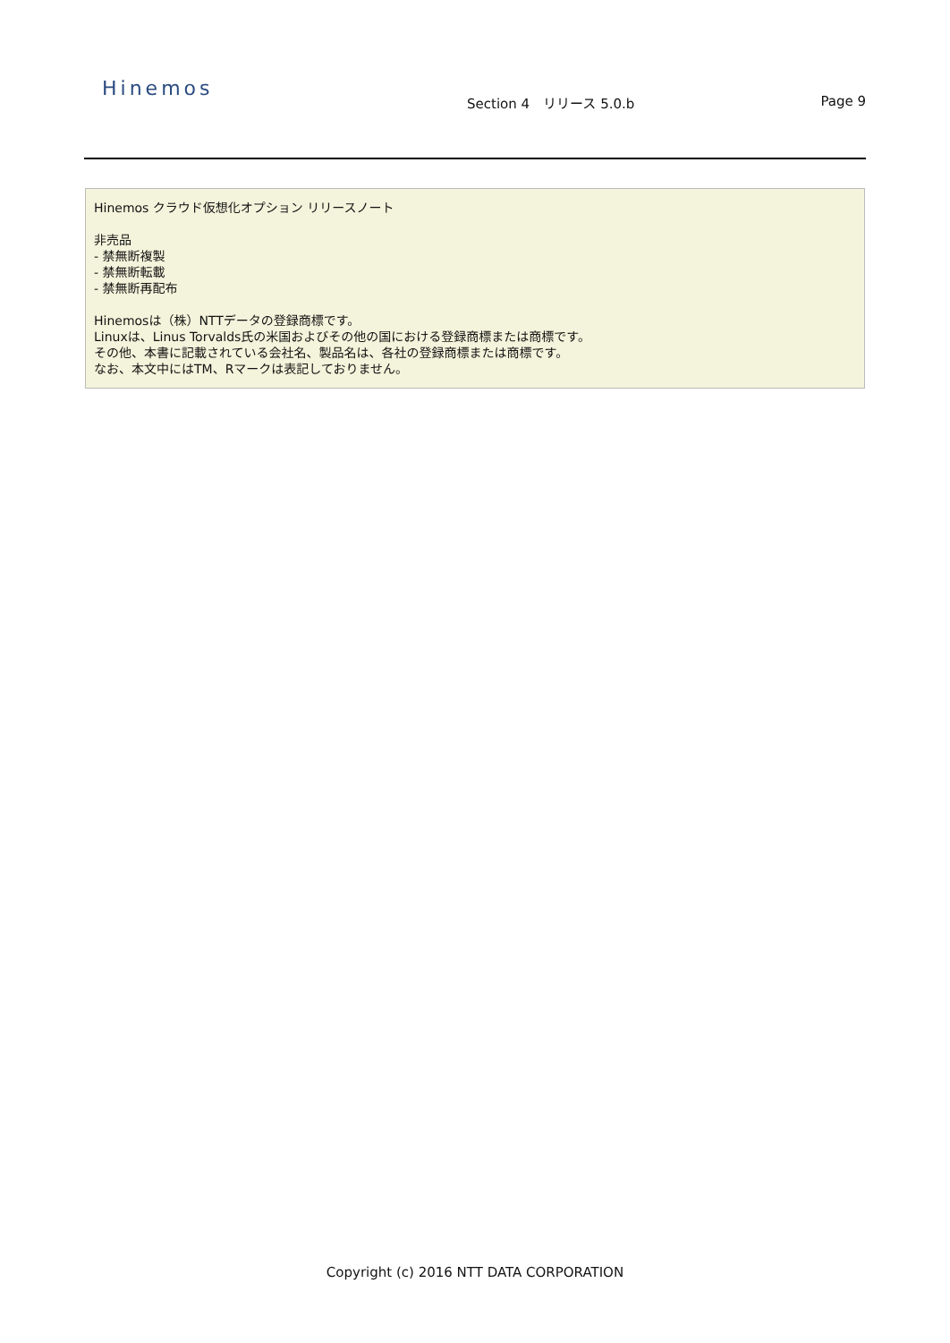Hinemos
Section 4　リリース 5.0.b Page 9
Hinemos クラウド仮想化オプション リリースノート
非売品
- 禁無断複製
- 禁無断転載
- 禁無断再配布
Hinemosは（株）NTTデータの登録商標です。
Linuxは、Linus Torvalds氏の米国およびその他の国における登録商標または商標です。
その他、本書に記載されている会社名、製品名は、各社の登録商標または商標です。
なお、本文中にはTM、Rマークは表記しておりません。
Copyright (c) 2016 NTT DATA CORPORATION